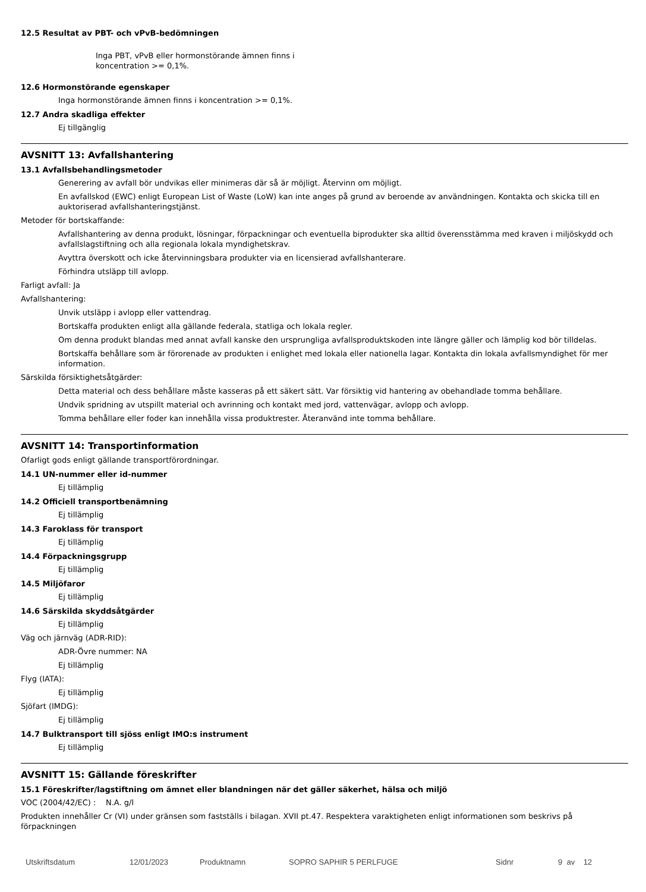12.5 Resultat av PBT- och vPvB-bedömningen
Inga PBT, vPvB eller hormonstörande ämnen finns i koncentration >= 0,1%.
12.6 Hormonstörande egenskaper
Inga hormonstörande ämnen finns i koncentration >= 0,1%.
12.7 Andra skadliga effekter
Ej tillgänglig
AVSNITT 13: Avfallshantering
13.1 Avfallsbehandlingsmetoder
Generering av avfall bör undvikas eller minimeras där så är möjligt. Återvinn om möjligt.
En avfallskod (EWC) enligt European List of Waste (LoW) kan inte anges på grund av beroende av användningen. Kontakta och skicka till en auktoriserad avfallshanteringstjänst.
Metoder för bortskaffande:
Avfallshantering av denna produkt, lösningar, förpackningar och eventuella biprodukter ska alltid överensstämma med kraven i miljöskydd och avfallslagstiftning och alla regionala lokala myndighetskrav.
Avyttra överskott och icke återvinningsbara produkter via en licensierad avfallshanterare.
Förhindra utsläpp till avlopp.
Farligt avfall: Ja
Avfallshantering:
Unvik utsläpp i avlopp eller vattendrag.
Bortskaffa produkten enligt alla gällande federala, statliga och lokala regler.
Om denna produkt blandas med annat avfall kanske den ursprungliga avfallsproduktskoden inte längre gäller och lämplig kod bör tilldelas.
Bortskaffa behållare som är förorenade av produkten i enlighet med lokala eller nationella lagar. Kontakta din lokala avfallsmyndighet för mer information.
Särskilda försiktighetsåtgärder:
Detta material och dess behållare måste kasseras på ett säkert sätt. Var försiktig vid hantering av obehandlade tomma behållare.
Undvik spridning av utspillt material och avrinning och kontakt med jord, vattenvägar, avlopp och avlopp.
Tomma behållare eller foder kan innehålla vissa produktrester. Återanvänd inte tomma behållare.
AVSNITT 14: Transportinformation
Ofarligt gods enligt gällande transportförordningar.
14.1 UN-nummer eller id-nummer
Ej tillämplig
14.2 Officiell transportbenämning
Ej tillämplig
14.3 Faroklass för transport
Ej tillämplig
14.4 Förpackningsgrupp
Ej tillämplig
14.5 Miljöfaror
Ej tillämplig
14.6 Särskilda skyddsåtgärder
Ej tillämplig
Väg och järnväg (ADR-RID):
ADR-Övre nummer: NA
Ej tillämplig
Flyg (IATA):
Ej tillämplig
Sjöfart (IMDG):
Ej tillämplig
14.7 Bulktransport till sjöss enligt IMO:s instrument
Ej tillämplig
AVSNITT 15: Gällande föreskrifter
15.1 Föreskrifter/lagstiftning om ämnet eller blandningen när det gäller säkerhet, hälsa och miljö
VOC (2004/42/EC) : N.A. g/l
Produkten innehåller Cr (VI) under gränsen som fastställs i bilagan. XVII pt.47. Respektera varaktigheten enligt informationen som beskrivs på förpackningen
Utskriftsdatum 12/01/2023 Produktnamn SOPRO SAPHIR 5 PERLFUGE Sidnr 9 av 12